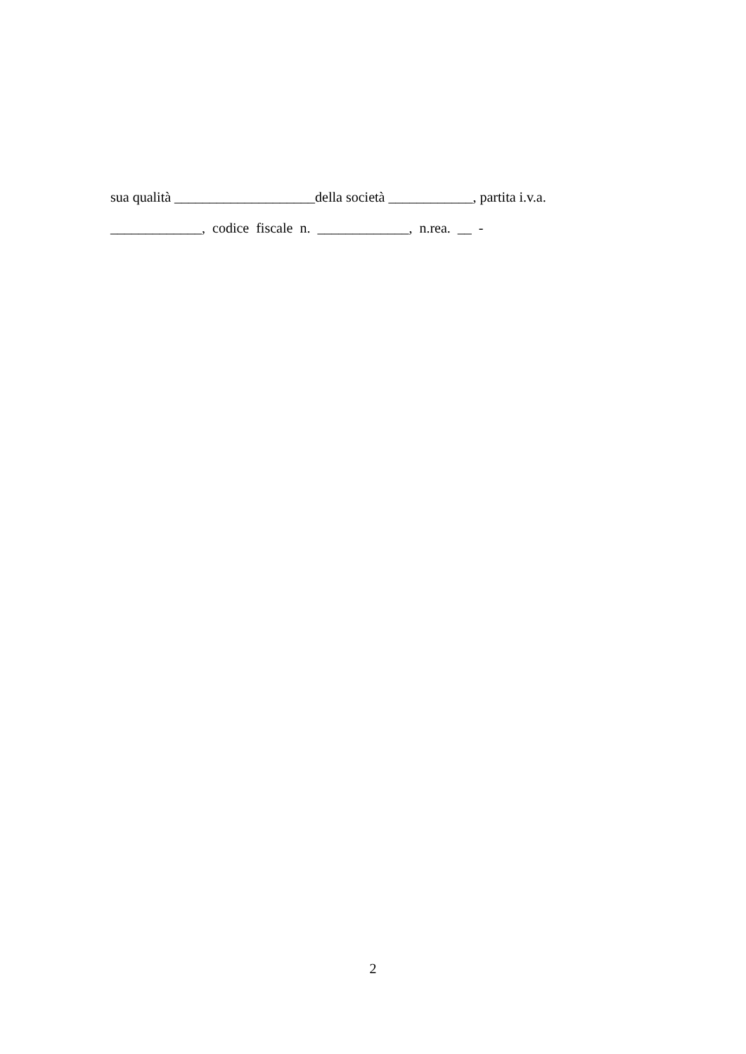sua qualità ____________________della società ____________, partita i.v.a. _____________, codice fiscale n. _____________, n.rea. __ -
2